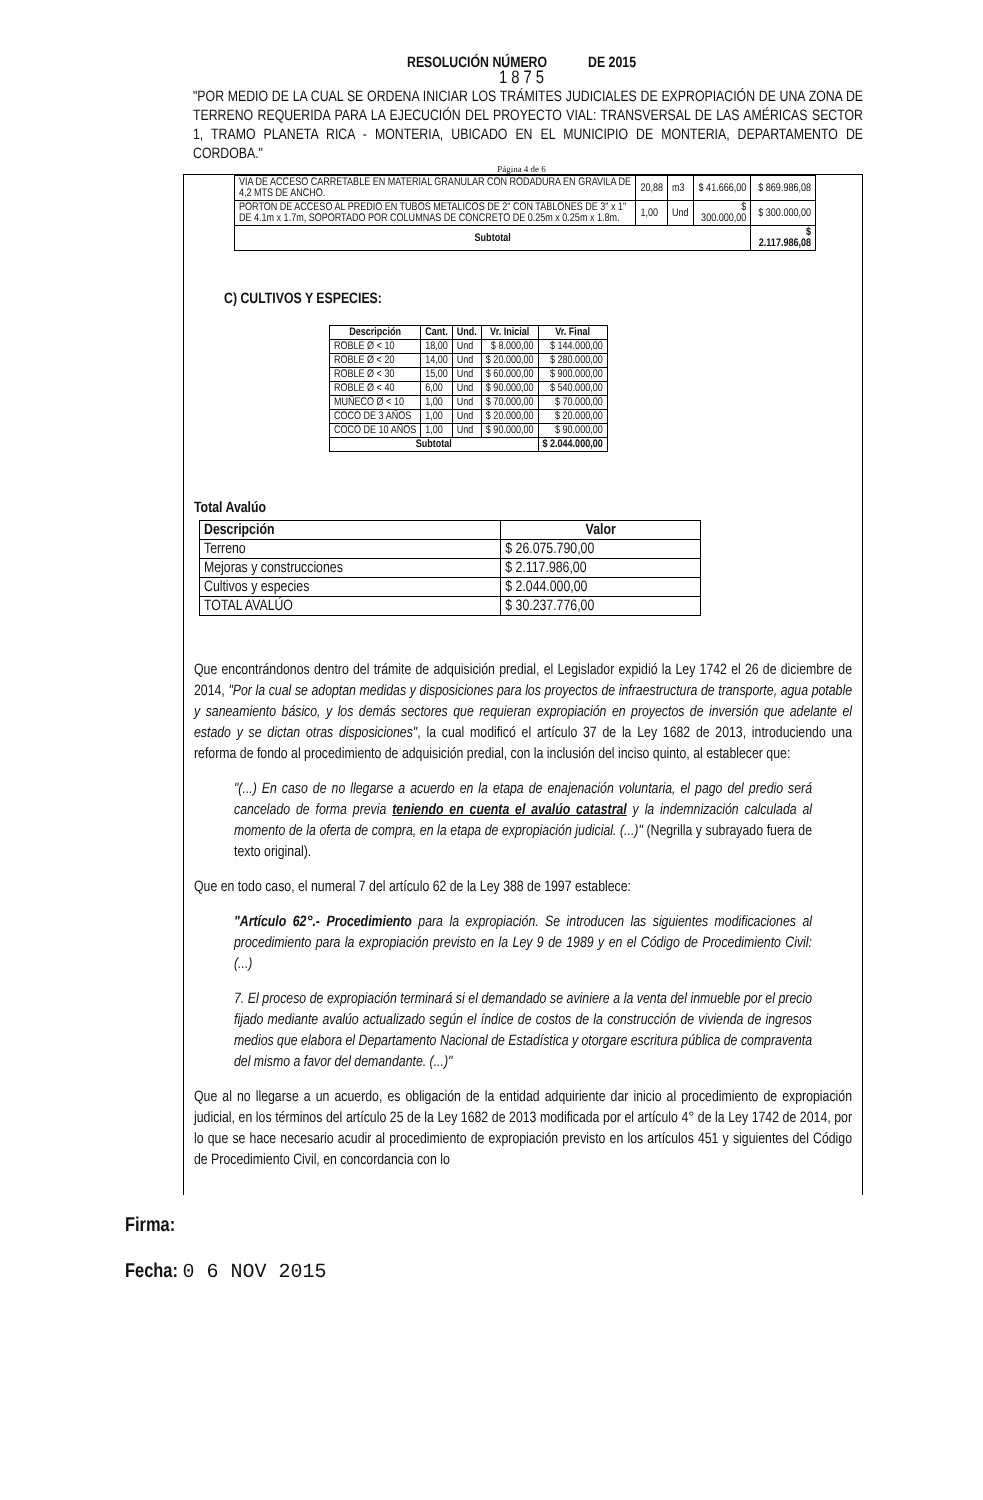RESOLUCIÓN NÚMERO DE 2015
1 8 7 5
"POR MEDIO DE LA CUAL SE ORDENA INICIAR LOS TRÁMITES JUDICIALES DE EXPROPIACIÓN DE UNA ZONA DE TERRENO REQUERIDA PARA LA EJECUCIÓN DEL PROYECTO VIAL: TRANSVERSAL DE LAS AMÉRICAS SECTOR 1, TRAMO PLANETA RICA - MONTERIA, UBICADO EN EL MUNICIPIO DE MONTERIA, DEPARTAMENTO DE CORDOBA."
Página 4 de 6
| VIA DE ACCESO CARRETABLE EN MATERIAL GRANULAR CON RODADURA EN GRAVILA DE 4,2 MTS DE ANCHO. | 20,88 | m3 | $ 41.666,00 | $ 869.986,08 |
| PORTON DE ACCESO AL PREDIO EN TUBOS METALICOS DE 2" CON TABLONES DE 3" x 1" DE 4.1m x 1.7m, SOPORTADO POR COLUMNAS DE CONCRETO DE 0.25m x 0.25m x 1.8m. | 1,00 | Und | $ 300.000,00 | $ 300.000,00 |
| Subtotal | | | | $ 2.117.986,08 |
C) CULTIVOS Y ESPECIES:
| Descripción | Cant. | Und. | Vr. Inicial | Vr. Final |
| --- | --- | --- | --- | --- |
| ROBLE Ø < 10 | 18,00 | Und | $ 8.000,00 | $ 144.000,00 |
| ROBLE Ø < 20 | 14,00 | Und | $ 20.000,00 | $ 280.000,00 |
| ROBLE Ø < 30 | 15,00 | Und | $ 60.000,00 | $ 900.000,00 |
| ROBLE Ø < 40 | 6,00 | Und | $ 90.000,00 | $ 540.000,00 |
| MUÑECO Ø < 10 | 1,00 | Und | $ 70.000,00 | $ 70.000,00 |
| COCO DE 3 AÑOS | 1,00 | Und | $ 20.000,00 | $ 20.000,00 |
| COCO DE 10 AÑOS | 1,00 | Und | $ 90.000,00 | $ 90.000,00 |
| Subtotal | | | | $ 2.044.000,00 |
Total Avalúo
| Descripción | Valor |
| --- | --- |
| Terreno | $ 26.075.790,00 |
| Mejoras y construcciones | $ 2.117.986,00 |
| Cultivos y especies | $ 2.044.000,00 |
| TOTAL AVALÚO | $ 30.237.776,00 |
Que encontrándonos dentro del trámite de adquisición predial, el Legislador expidió la Ley 1742 el 26 de diciembre de 2014, "Por la cual se adoptan medidas y disposiciones para los proyectos de infraestructura de transporte, agua potable y saneamiento básico, y los demás sectores que requieran expropiación en proyectos de inversión que adelante el estado y se dictan otras disposiciones", la cual modificó el artículo 37 de la Ley 1682 de 2013, introduciendo una reforma de fondo al procedimiento de adquisición predial, con la inclusión del inciso quinto, al establecer que:
"(...) En caso de no llegarse a acuerdo en la etapa de enajenación voluntaria, el pago del predio será cancelado de forma previa teniendo en cuenta el avalúo catastral y la indemnización calculada al momento de la oferta de compra, en la etapa de expropiación judicial. (...)" (Negrilla y subrayado fuera de texto original).
Que en todo caso, el numeral 7 del artículo 62 de la Ley 388 de 1997 establece:
"Artículo 62°.- Procedimiento para la expropiación. Se introducen las siguientes modificaciones al procedimiento para la expropiación previsto en la Ley 9 de 1989 y en el Código de Procedimiento Civil: (...)
7. El proceso de expropiación terminará si el demandado se aviniere a la venta del inmueble por el precio fijado mediante avalúo actualizado según el índice de costos de la construcción de vivienda de ingresos medios que elabora el Departamento Nacional de Estadística y otorgare escritura pública de compraventa del mismo a favor del demandante. (...)"
Que al no llegarse a un acuerdo, es obligación de la entidad adquiriente dar inicio al procedimiento de expropiación judicial, en los términos del artículo 25 de la Ley 1682 de 2013 modificada por el artículo 4° de la Ley 1742 de 2014, por lo que se hace necesario acudir al procedimiento de expropiación previsto en los artículos 451 y siguientes del Código de Procedimiento Civil, en concordancia con lo
Firma:
Fecha: 0 6 NOV 2015